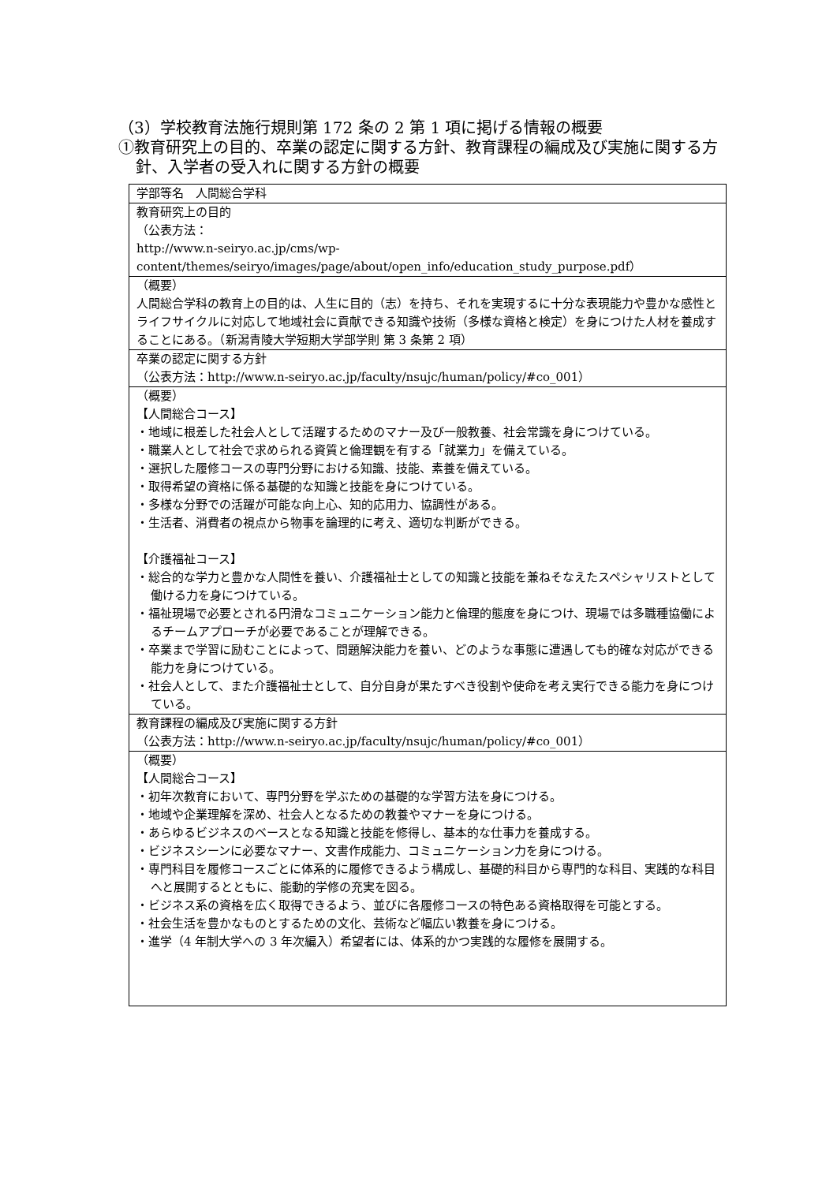（3）学校教育法施行規則第 172 条の 2 第 1 項に掲げる情報の概要
①教育研究上の目的、卒業の認定に関する方針、教育課程の編成及び実施に関する方針、入学者の受入れに関する方針の概要
| 学部等名 人間総合学科 |
| 教育研究上の目的 （公表方法： http://www.n-seiryo.ac.jp/cms/wp-content/themes/seiryo/images/page/about/open_info/education_study_purpose.pdf） |
| （概要） 人間総合学科の教育上の目的は、人生に目的（志）を持ち、それを実現するに十分な表現能力や豊かな感性とライフサイクルに対応して地域社会に貢献できる知識や技術（多様な資格と検定）を身につけた人材を養成することにある。（新潟青陵大学短期大学部学則 第 3 条第 2 項） |
| 卒業の認定に関する方針 （公表方法：http://www.n-seiryo.ac.jp/faculty/nsujc/human/policy/#co_001） |
| （概要） 【人間総合コース】 ・地域に根差した社会人として活躍するためのマナー及び一般教養、社会常識を身につけている。 ・職業人として社会で求められる資質と倫理観を有する「就業力」を備えている。 ・選択した履修コースの専門分野における知識、技能、素養を備えている。 ・取得希望の資格に係る基礎的な知識と技能を身につけている。 ・多様な分野での活躍が可能な向上心、知的応用力、協調性がある。 ・生活者、消費者の視点から物事を論理的に考え、適切な判断ができる。 【介護福祉コース】 ・総合的な学力と豊かな人間性を養い、介護福祉士としての知識と技能を兼ねそなえたスペシャリストとして働ける力を身につけている。 ・福祉現場で必要とされる円滑なコミュニケーション能力と倫理的態度を身につけ、現場では多職種協働によるチームアプローチが必要であることが理解できる。 ・卒業まで学習に励むことによって、問題解決能力を養い、どのような事態に遭遇しても的確な対応ができる能力を身につけている。 ・社会人として、また介護福祉士として、自分自身が果たすべき役割や使命を考え実行できる能力を身につけている。 |
| 教育課程の編成及び実施に関する方針 （公表方法：http://www.n-seiryo.ac.jp/faculty/nsujc/human/policy/#co_001） |
| （概要） 【人間総合コース】 ・初年次教育において、専門分野を学ぶための基礎的な学習方法を身につける。 ・地域や企業理解を深め、社会人となるための教養やマナーを身につける。 ・あらゆるビジネスのベースとなる知識と技能を修得し、基本的な仕事力を養成する。 ・ビジネスシーンに必要なマナー、文書作成能力、コミュニケーション力を身につける。 ・専門科目を履修コースごとに体系的に履修できるよう構成し、基礎的科目から専門的な科目、実践的な科目へと展開するとともに、能動的学修の充実を図る。 ・ビジネス系の資格を広く取得できるよう、並びに各履修コースの特色ある資格取得を可能とする。 ・社会生活を豊かなものとするための文化、芸術など幅広い教養を身につける。 ・進学（4 年制大学への 3 年次編入）希望者には、体系的かつ実践的な履修を展開する。 |